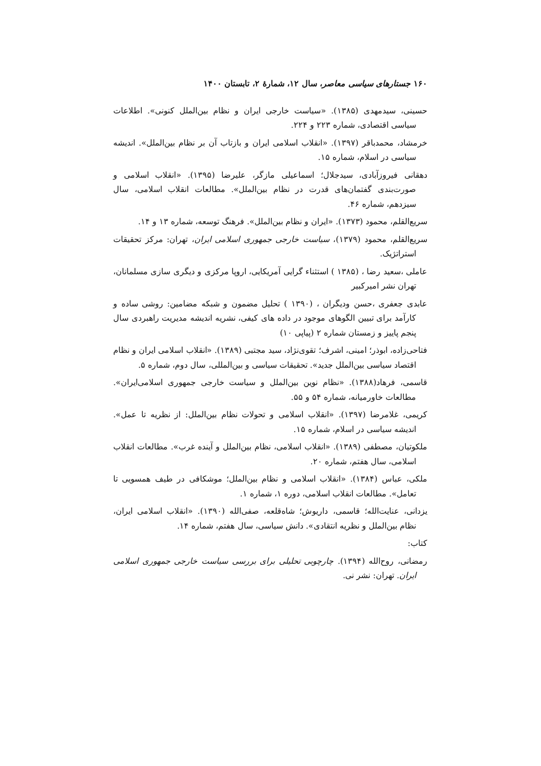۱۶۰ جستارهای سیاسی معاصر، سال ۱۲، شمارهٔ ۲، تابستان ۱۴۰۰
حسینی، سیدمهدی (۱۳۸۵). «سیاست خارجی ایران و نظام بین‌الملل کنونی». اطلاعات سیاسی اقتصادی، شماره ۲۲۳ و ۲۲۴.
خرمشاد، محمدباقر (۱۳۹۷). «انقلاب اسلامی ایران و بازتاب آن بر نظام بین‌الملل». اندیشه سیاسی در اسلام، شماره ۱۵.
دهقانی فیروزآبادی، سیدجلال؛ اسماعیلی مازگر، علیرضا (۱۳۹۵). «انقلاب اسلامی و صورت‌بندی گفتمان‌های قدرت در نظام بین‌الملل». مطالعات انقلاب اسلامی، سال سیزدهم، شماره ۴۶.
سریع‌القلم، محمود (۱۳۷۳). «ایران و نظام بین‌الملل». فرهنگ توسعه، شماره ۱۳ و ۱۴.
سریع‌القلم، محمود (۱۳۷۹)، سیاست خارجی جمهوری اسلامی ایران، تهران: مرکز تحقیقات استراتژیک.
عاملی ،سعید رضا ، (۱۳۸۵ ) استثناء گرایی آمریکایی، اروپا مرکزی و دیگری سازی مسلمانان، تهران نشر امیرکبیر
عابدی جعفری ،حسن ودیگران ، (۱۳۹۰ ) تحلیل مضمون و شبکه مضامین: روشی ساده و کارآمد برای تبیین الگوهای موجود در داده های کیفی، نشریه اندیشه مدیریت راهبردی سال پنجم پاییز و زمستان شماره ۲ (پیاپی ۱۰)
فتاحی‌زاده، ابوذر؛ امینی، اشرف؛ تقوی‌نژاد، سید مجتبی (۱۳۸۹). «انقلاب اسلامی ایران و نظام اقتصاد سیاسی بین‌الملل جدید». تحقیقات سیاسی و بین‌المللی، سال دوم، شماره ۵.
قاسمی، فرهاد(۱۳۸۸). «نظام نوین بین‌الملل و سیاست خارجی جمهوری اسلامی‌ایران». مطالعات خاورمیانه، شماره ۵۴ و ۵۵.
کریمی، غلامرضا (۱۳۹۷). «انقلاب اسلامی و تحولات نظام بین‌الملل: از نظریه تا عمل». اندیشه سیاسی در اسلام، شماره ۱۵.
ملکوتیان، مصطفی (۱۳۸۹). «انقلاب اسلامی، نظام بین‌الملل و آینده غرب». مطالعات انقلاب اسلامی، سال هفتم، شماره ۲۰.
ملکی، عباس (۱۳۸۴). «انقلاب اسلامی و نظام بین‌الملل؛ موشکافی در طیف همسویی تا تعامل». مطالعات انقلاب اسلامی، دوره ۱، شماره ۱.
یزدانی، عنایت‌الله؛ قاسمی، داریوش؛ شاه‌قلعه، صفی‌الله (۱۳۹۰). «انقلاب اسلامی ایران، نظام بین‌الملل و نظریه انتقادی». دانش سیاسی، سال هفتم، شماره ۱۴.
کتاب:
رمضانی، روح‌الله (۱۳۹۴). چارچوبی تحلیلی برای بررسی سیاست خارجی جمهوری اسلامی ایران. تهران: نشر نی.